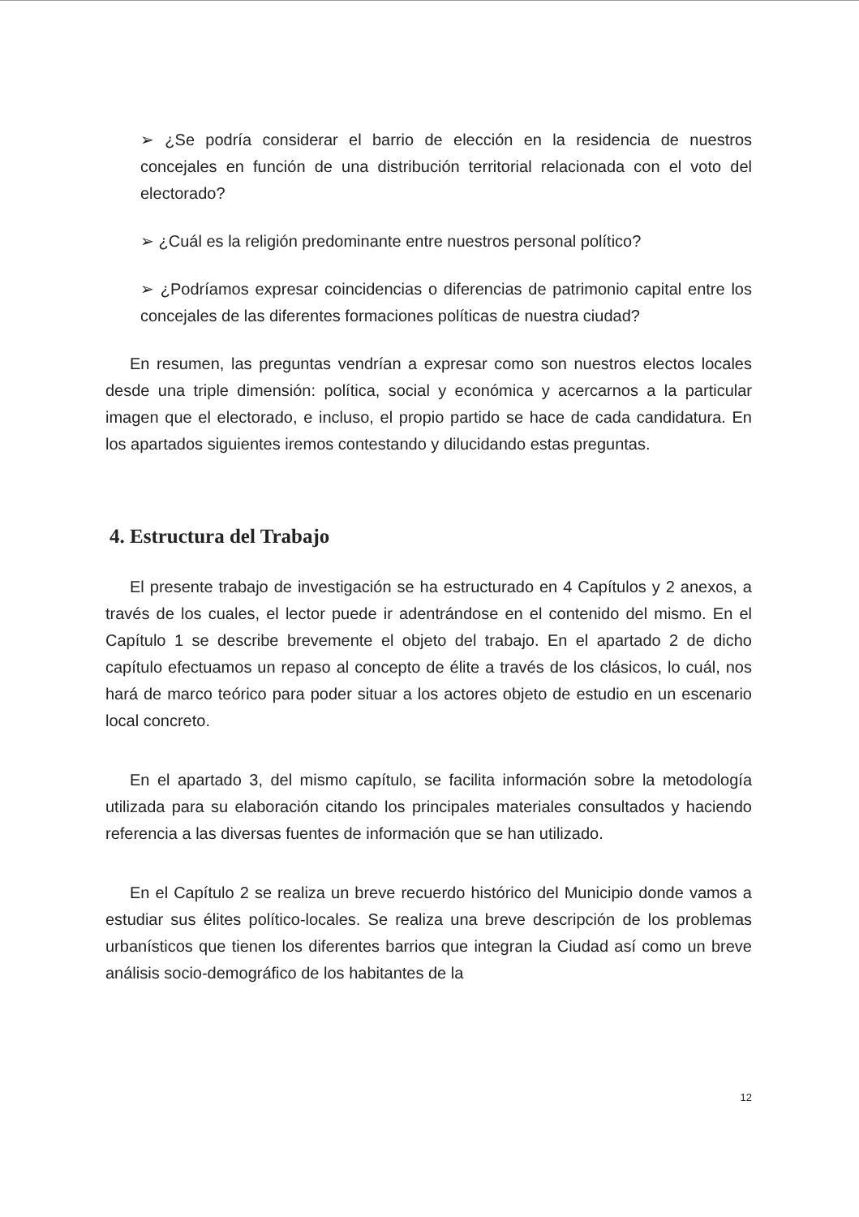➢ ¿Se podría considerar el barrio de elección en la residencia de nuestros concejales en función de una distribución territorial relacionada con el voto del electorado?
➢ ¿Cuál es la religión predominante entre nuestros personal político?
➢ ¿Podríamos expresar coincidencias o diferencias de patrimonio capital entre los concejales de las diferentes formaciones políticas de nuestra ciudad?
En resumen, las preguntas vendrían a expresar como son nuestros electos locales desde una triple dimensión: política, social y económica y acercarnos a la particular imagen que el electorado, e incluso, el propio partido se hace de cada candidatura. En los apartados siguientes iremos contestando y dilucidando estas preguntas.
4. Estructura del Trabajo
El presente trabajo de investigación se ha estructurado en 4 Capítulos y 2 anexos, a través de los cuales, el lector puede ir adentrándose en el contenido del mismo. En el Capítulo 1 se describe brevemente el objeto del trabajo. En el apartado 2 de dicho capítulo efectuamos un repaso al concepto de élite a través de los clásicos, lo cuál, nos hará de marco teórico para poder situar a los actores objeto de estudio en un escenario local concreto.
En el apartado 3, del mismo capítulo, se facilita información sobre la metodología utilizada para su elaboración citando los principales materiales consultados y haciendo referencia a las diversas fuentes de información que se han utilizado.
En el Capítulo 2 se realiza un breve recuerdo histórico del Municipio donde vamos a estudiar sus élites político-locales. Se realiza una breve descripción de los problemas urbanísticos que tienen los diferentes barrios que integran la Ciudad así como un breve análisis socio-demográfico de los habitantes de la
12